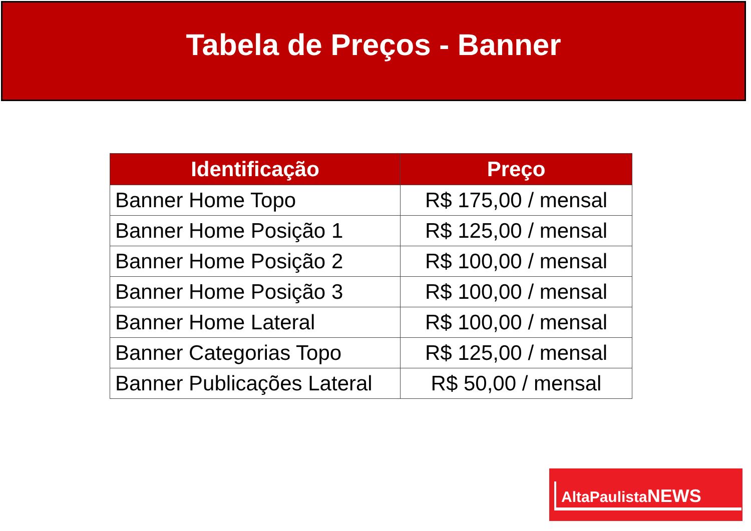Tabela de Preços - Banner
| Identificação | Preço |
| --- | --- |
| Banner Home Topo | R$ 175,00 / mensal |
| Banner Home Posição 1 | R$ 125,00 / mensal |
| Banner Home Posição 2 | R$ 100,00 / mensal |
| Banner Home Posição 3 | R$ 100,00 / mensal |
| Banner Home Lateral | R$ 100,00 / mensal |
| Banner Categorias Topo | R$ 125,00 / mensal |
| Banner Publicações Lateral | R$ 50,00 / mensal |
AltaPaulista NEWS